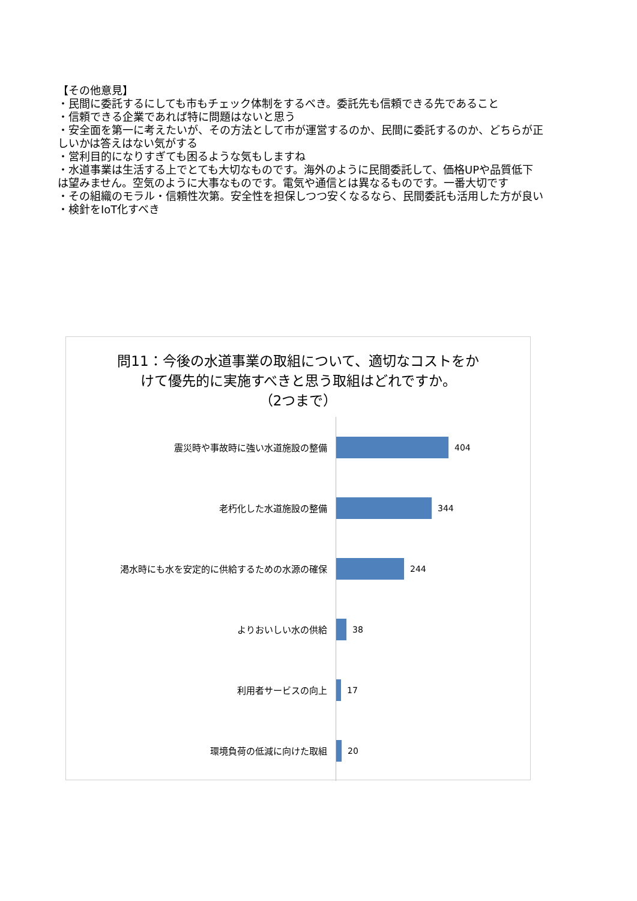【その他意見】
・民間に委託するにしても市もチェック体制をするべき。委託先も信頼できる先であること
・信頼できる企業であれば特に問題はないと思う
・安全面を第一に考えたいが、その方法として市が運営するのか、民間に委託するのか、どちらが正しいかは答えはない気がする
・営利目的になりすぎても困るような気もしますね
・水道事業は生活する上でとても大切なものです。海外のように民間委託して、価格UPや品質低下は望みません。空気のように大事なものです。電気や通信とは異なるものです。一番大切です
・その組織のモラル・信頼性次第。安全性を担保しつつ安くなるなら、民間委託も活用した方が良い
・検針をIoT化すべき
問11：今後の水道事業の取組について、適切なコストをか
けて優先的に実施すべきと思う取組はどれですか。
（2つまで）
震災時や事故時に強い水道施設の整備
404
老朽化した水道施設の整備
344
渇水時にも水を安定的に供給するための水源の確保
244
よりおいしい水の供給
38
利用者サービスの向上
17
環境負荷の低減に向けた取組
20